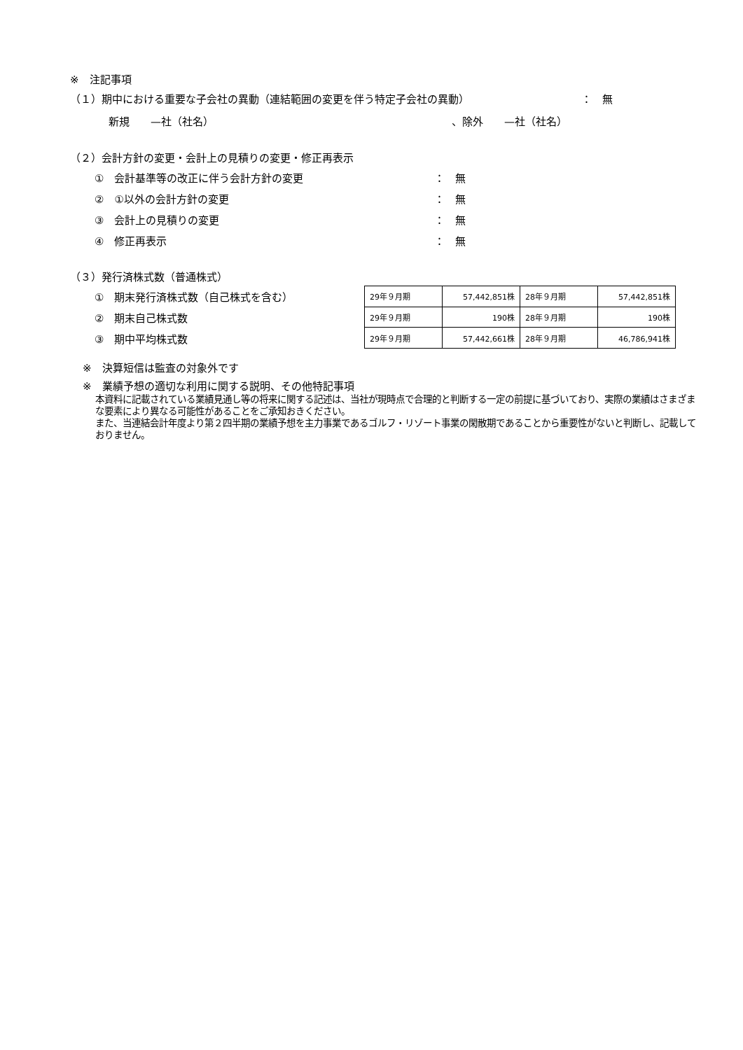※　注記事項
（１）期中における重要な子会社の異動（連結範囲の変更を伴う特定子会社の異動） ：　無
新規　　—社（社名） 、除外　　—社（社名）
（２）会計方針の変更・会計上の見積りの変更・修正再表示
①　会計基準等の改正に伴う会計方針の変更 ：　無
②　①以外の会計方針の変更 ：　無
③　会計上の見積りの変更 ：　無
④　修正再表示 ：　無
（３）発行済株式数（普通株式）
①　期末発行済株式数（自己株式を含む）
②　期末自己株式数
③　期中平均株式数
| 29年９月期 | 57,442,851株 | 28年９月期 | 57,442,851株 |
| 29年９月期 | 190株 | 28年９月期 | 190株 |
| 29年９月期 | 57,442,661株 | 28年９月期 | 46,786,941株 |
※　決算短信は監査の対象外です
※　業績予想の適切な利用に関する説明、その他特記事項
本資料に記載されている業績見通し等の将来に関する記述は、当社が現時点で合理的と判断する一定の前提に基づいており、実際の業績はさまざまな要素により異なる可能性があることをご承知おきください。
また、当連結会計年度より第２四半期の業績予想を主力事業であるゴルフ・リゾート事業の閑散期であることから重要性がないと判断し、記載しておりません。